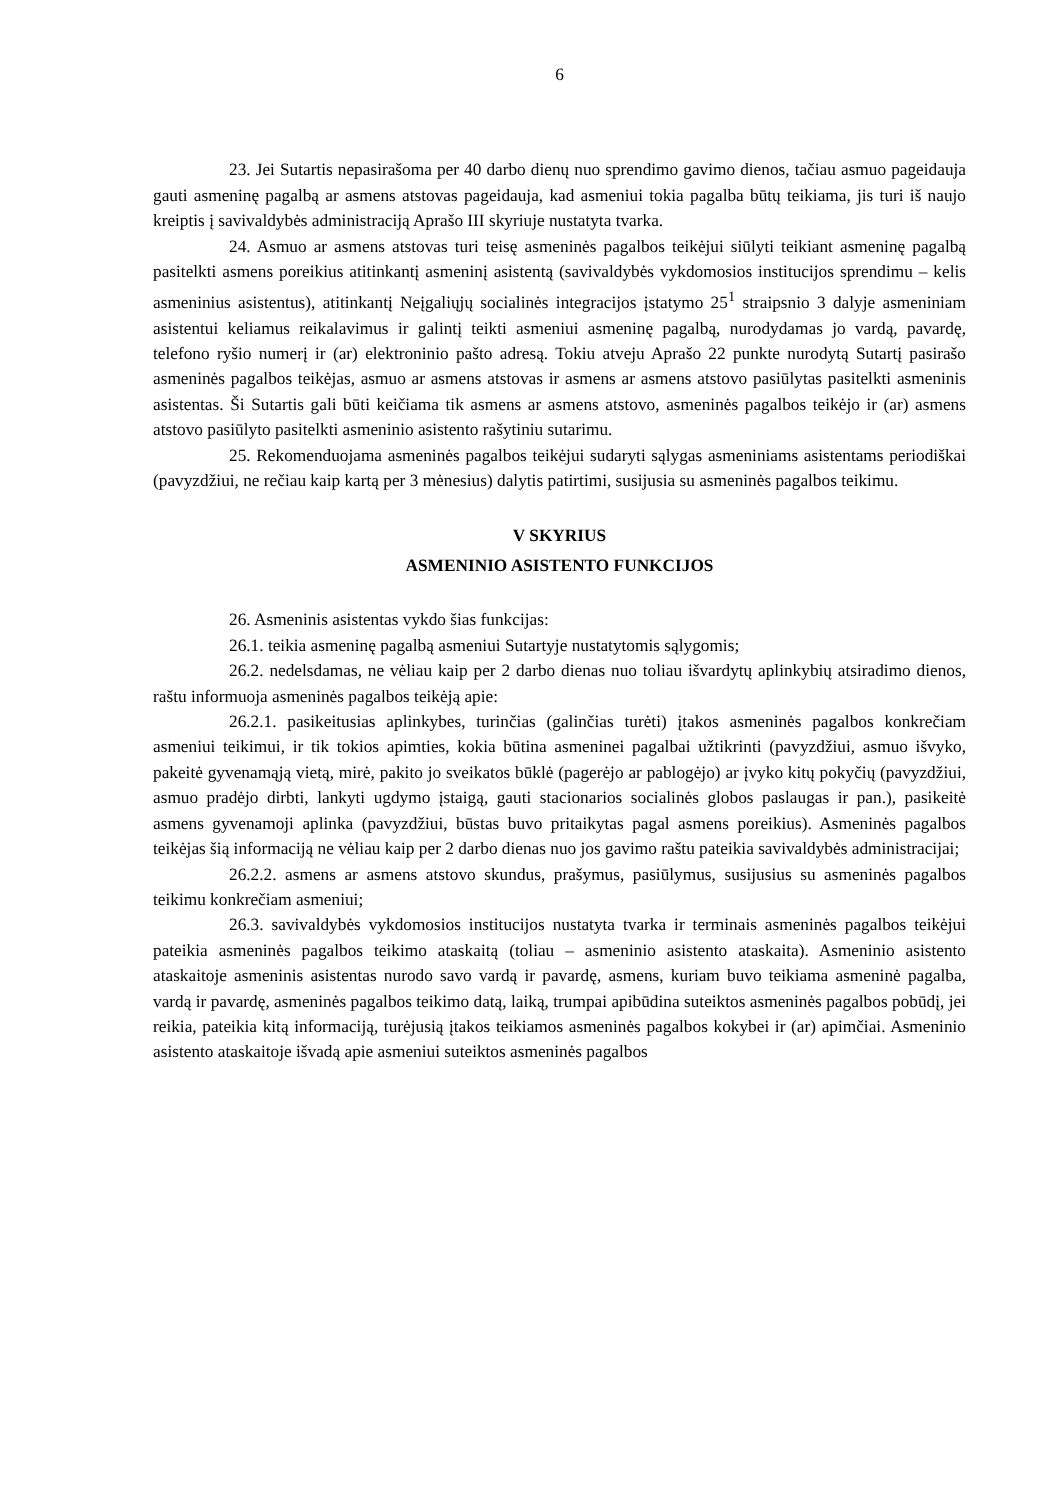6
23. Jei Sutartis nepasirašoma per 40 darbo dienų nuo sprendimo gavimo dienos, tačiau asmuo pageidauja gauti asmeninę pagalbą ar asmens atstovas pageidauja, kad asmeniui tokia pagalba būtų teikiama, jis turi iš naujo kreiptis į savivaldybės administraciją Aprašo III skyriuje nustatyta tvarka.
24. Asmuo ar asmens atstovas turi teisę asmeninės pagalbos teikėjui siūlyti teikiant asmeninę pagalbą pasitelkti asmens poreikius atitinkantį asmeninį asistentą (savivaldybės vykdomosios institucijos sprendimu – kelis asmeninius asistentus), atitinkantį Neįgaliųjų socialinės integracijos įstatymo 25<sup>1</sup> straipsnio 3 dalyje asmeniniam asistentui keliamus reikalavimus ir galintį teikti asmeniui asmeninę pagalbą, nurodydamas jo vardą, pavardę, telefono ryšio numerį ir (ar) elektroninio pašto adresą. Tokiu atveju Aprašo 22 punkte nurodytą Sutartį pasirašo asmeninės pagalbos teikėjas, asmuo ar asmens atstovas ir asmens ar asmens atstovo pasiūlytas pasitelkti asmeninis asistentas. Ši Sutartis gali būti keičiama tik asmens ar asmens atstovo, asmeninės pagalbos teikėjo ir (ar) asmens atstovo pasiūlyto pasitelkti asmeninio asistento rašytiniu sutarimu.
25. Rekomenduojama asmeninės pagalbos teikėjui sudaryti sąlygas asmeniniams asistentams periodiškai (pavyzdžiui, ne rečiau kaip kartą per 3 mėnesius) dalytis patirtimi, susijusia su asmeninės pagalbos teikimu.
V SKYRIUS
ASMENINIO ASISTENTO FUNKCIJOS
26. Asmeninis asistentas vykdo šias funkcijas:
26.1. teikia asmeninę pagalbą asmeniui Sutartyje nustatytomis sąlygomis;
26.2. nedelsdamas, ne vėliau kaip per 2 darbo dienas nuo toliau išvardytų aplinkybių atsiradimo dienos, raštu informuoja asmeninės pagalbos teikėją apie:
26.2.1. pasikeitusias aplinkybes, turinčias (galinčias turėti) įtakos asmeninės pagalbos konkrečiam asmeniui teikimui, ir tik tokios apimties, kokia būtina asmeninei pagalbai užtikrinti (pavyzdžiui, asmuo išvyko, pakeitė gyvenamąją vietą, mirė, pakito jo sveikatos būklė (pagerėjo ar pablogėjo) ar įvyko kitų pokyčių (pavyzdžiui, asmuo pradėjo dirbti, lankyti ugdymo įstaigą, gauti stacionarios socialinės globos paslaugas ir pan.), pasikeitė asmens gyvenamoji aplinka (pavyzdžiui, būstas buvo pritaikytas pagal asmens poreikius). Asmeninės pagalbos teikėjas šią informaciją ne vėliau kaip per 2 darbo dienas nuo jos gavimo raštu pateikia savivaldybės administracijai;
26.2.2. asmens ar asmens atstovo skundus, prašymus, pasiūlymus, susijusius su asmeninės pagalbos teikimu konkrečiam asmeniui;
26.3. savivaldybės vykdomosios institucijos nustatyta tvarka ir terminais asmeninės pagalbos teikėjui pateikia asmeninės pagalbos teikimo ataskaitą (toliau – asmeninio asistento ataskaita). Asmeninio asistento ataskaitoje asmeninis asistentas nurodo savo vardą ir pavardę, asmens, kuriam buvo teikiama asmeninė pagalba, vardą ir pavardę, asmeninės pagalbos teikimo datą, laiką, trumpai apibūdina suteiktos asmeninės pagalbos pobūdį, jei reikia, pateikia kitą informaciją, turėjusią įtakos teikiamos asmeninės pagalbos kokybei ir (ar) apimčiai. Asmeninio asistento ataskaitoje išvadą apie asmeniui suteiktos asmeninės pagalbos